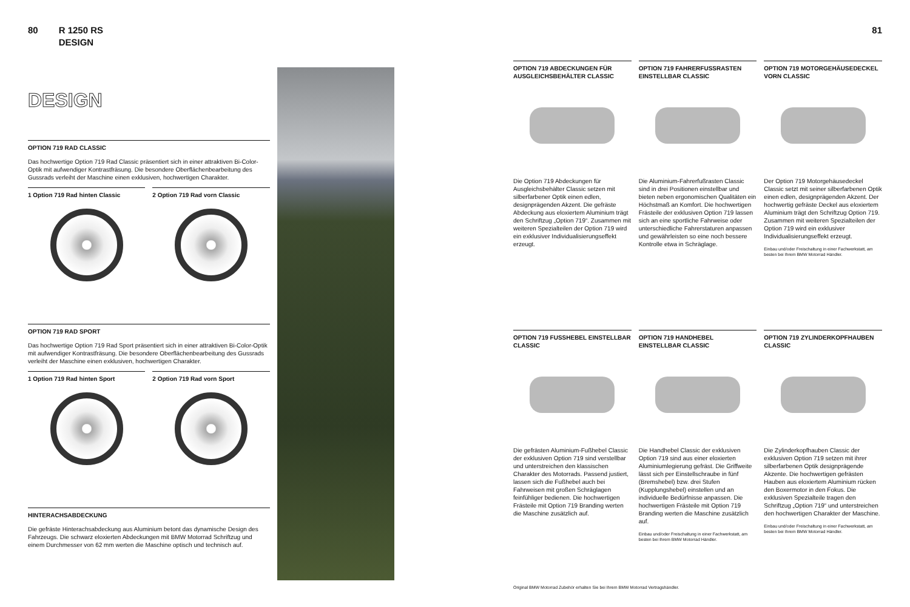80 R 1250 RS
DESIGN
DESIGN
OPTION 719 RAD CLASSIC
Das hochwertige Option 719 Rad Classic präsentiert sich in einer attraktiven Bi-Color-Optik mit aufwendiger Kontrastfräsung. Die besondere Oberflächenbearbeitung des Gussrads verleiht der Maschine einen exklusiven, hochwertigen Charakter.
1 Option 719 Rad hinten Classic
2 Option 719 Rad vorn Classic
OPTION 719 RAD SPORT
Das hochwertige Option 719 Rad Sport präsentiert sich in einer attraktiven Bi-Color-Optik mit aufwendiger Kontrastfräsung. Die besondere Oberflächenbearbeitung des Gussrads verleiht der Maschine einen exklusiven, hochwertigen Charakter.
1 Option 719 Rad hinten Sport 2 Option 719 Rad vorn Sport
HINTERACHSABDECKUNG
Die gefräste Hinterachsabdeckung aus Aluminium betont das dynamische Design des Fahrzeugs. Die schwarz eloxierten Abdeckungen mit BMW Motorrad Schriftzug und einem Durchmesser von 62 mm werten die Maschine optisch und technisch auf.
81
OPTION 719 ABDECKUNGEN FÜR AUSGLEICHSBEHÄLTER CLASSIC
Die Option 719 Abdeckungen für Ausgleichsbehälter Classic setzen mit silberfarbener Optik einen edlen, designprägenden Akzent. Die gefräste Abdeckung aus eloxiertem Aluminium trägt den Schriftzug „Option 719“. Zusammen mit weiteren Spezialteilen der Option 719 wird ein exklusiver Individualisierungseffekt erzeugt.
OPTION 719 FAHRERFUSSRASTEN EINSTELLBAR CLASSIC
Die Aluminium-Fahrerfußrasten Classic sind in drei Positionen einstellbar und bieten neben ergonomischen Qualitäten ein Höchstmaß an Komfort. Die hochwertigen Frästeile der exklusiven Option 719 lassen sich an eine sportliche Fahrweise oder unterschiedliche Fahrerstaturen anpassen und gewährleisten so eine noch bessere Kontrolle etwa in Schräglage.
OPTION 719 MOTORGEHÄUSEDECKEL VORN CLASSIC
Der Option 719 Motorgehäusedeckel Classic setzt mit seiner silberfarbenen Optik einen edlen, designprägenden Akzent. Der hochwertig gefräste Deckel aus eloxiertem Aluminium trägt den Schriftzug Option 719. Zusammen mit weiteren Spezialteilen der Option 719 wird ein exklusiver Individualisierungseffekt erzeugt.
Einbau und/oder Freischaltung in einer Fachwerkstatt, am besten bei Ihrem BMW Motorrad Händler.
OPTION 719 FUSSHEBEL EINSTELLBAR CLASSIC
Die gefrästen Aluminium-Fußhebel Classic der exklusiven Option 719 sind verstellbar und unterstreichen den klassischen Charakter des Motorrads. Passend justiert, lassen sich die Fußhebel auch bei Fahrweisen mit großen Schräglagen feinfühliger bedienen. Die hochwertigen Frästeile mit Option 719 Branding werten die Maschine zusätzlich auf.
OPTION 719 HANDHEBEL EINSTELLBAR CLASSIC
Die Handhebel Classic der exklusiven Option 719 sind aus einer eloxierten Aluminiumlegierung gefräst. Die Griffweite lässt sich per Einstellschraube in fünf (Bremshebel) bzw. drei Stufen (Kupplungshebel) einstellen und an individuelle Bedürfnisse anpassen. Die hochwertigen Frästeile mit Option 719 Branding werten die Maschine zusätzlich auf.
Einbau und/oder Freischaltung in einer Fachwerkstatt, am besten bei Ihrem BMW Motorrad Händler.
OPTION 719 ZYLINDERKOPFHAUBEN CLASSIC
Die Zylinderkopfhauben Classic der exklusiven Option 719 setzen mit ihrer silberfarbenen Optik designprägende Akzente. Die hochwertigen gefrästen Hauben aus eloxiertem Aluminium rücken den Boxermotor in den Fokus. Die exklusiven Spezialteile tragen den Schriftzug „Option 719“ und unterstreichen den hochwertigen Charakter der Maschine.
Einbau und/oder Freischaltung in einer Fachwerkstatt, am besten bei Ihrem BMW Motorrad Händler.
Original BMW Motorrad Zubehör erhalten Sie bei Ihrem BMW Motorrad Vertragshändler.